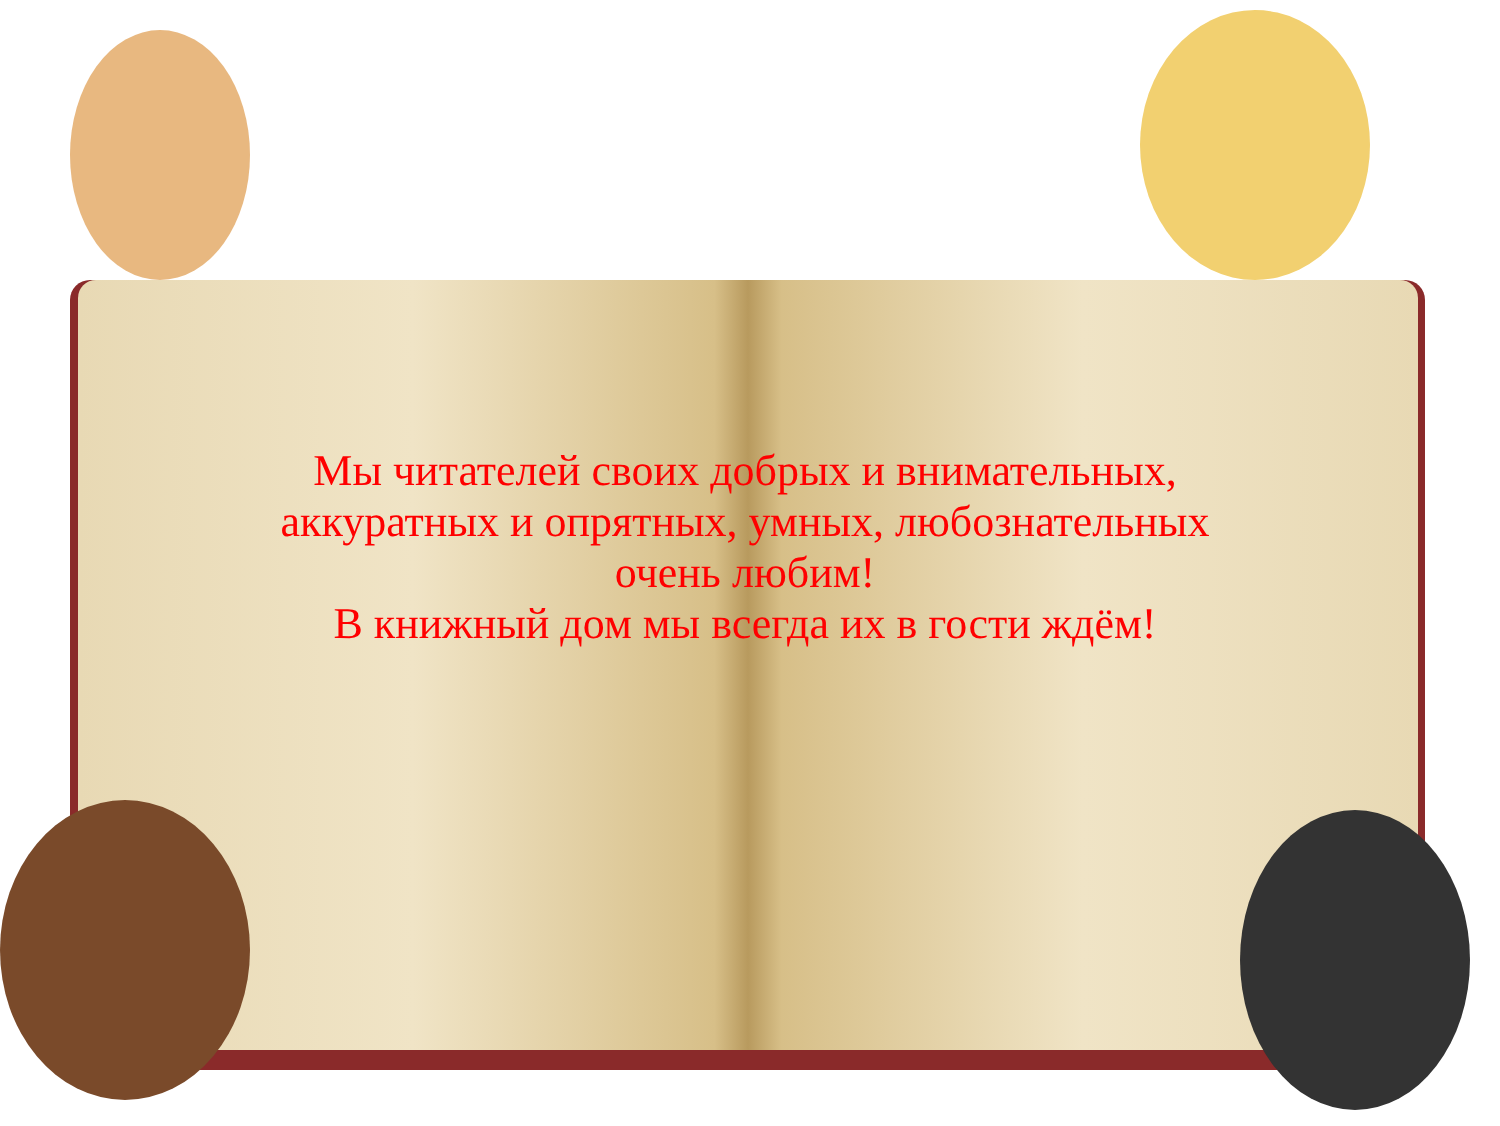Мы читателей своих добрых и внимательных, аккуратных и опрятных, умных, любознательных очень любим!
В книжный дом мы всегда их в гости ждём!